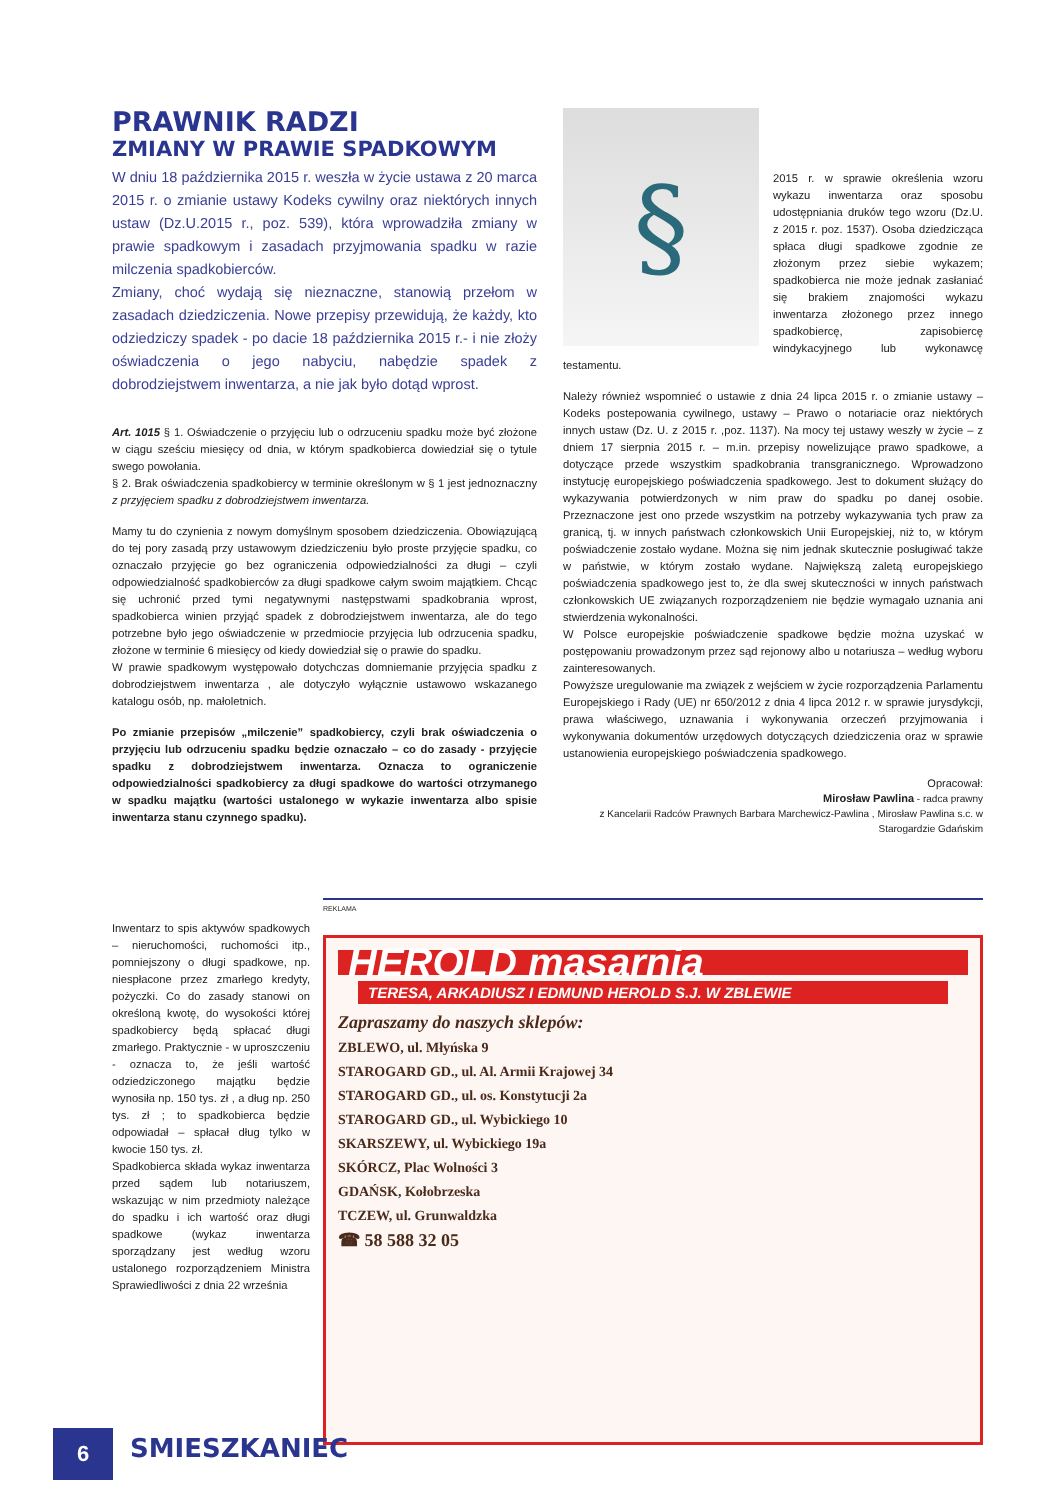PRAWNIK RADZI
ZMIANY W PRAWIE SPADKOWYM
W dniu 18 października 2015 r. weszła w życie ustawa z 20 marca 2015 r. o zmianie ustawy Kodeks cywilny oraz niektórych innych ustaw (Dz.U.2015 r., poz. 539), która wprowadziła zmiany w prawie spadkowym i zasadach przyjmowania spadku w razie milczenia spadkobierców.
Zmiany, choć wydają się nieznaczne, stanowią przełom w zasadach dziedziczenia. Nowe przepisy przewidują, że każdy, kto odziedziczy spadek - po dacie 18 października 2015 r.- i nie złoży oświadczenia o jego nabyciu, nabędzie spadek z dobrodziejstwem inwentarza, a nie jak było dotąd wprost.
Art. 1015 § 1. Oświadczenie o przyjęciu lub o odrzuceniu spadku może być złożone w ciągu sześciu miesięcy od dnia, w którym spadkobierca dowiedział się o tytule swego powołania.
§ 2. Brak oświadczenia spadkobiercy w terminie określonym w § 1 jest jednoznaczny z przyjęciem spadku z dobrodziejstwem inwentarza.
Mamy tu do czynienia z nowym domyślnym sposobem dziedziczenia. Obowiązującą do tej pory zasadą przy ustawowym dziedziczeniu było proste przyjęcie spadku, co oznaczało przyjęcie go bez ograniczenia odpowiedzialności za długi – czyli odpowiedzialność spadkobierców za długi spadkowe całym swoim majątkiem. Chcąc się uchronić przed tymi negatywnymi następstwami spadkobrania wprost, spadkobierca winien przyjąć spadek z dobrodziejstwem inwentarza, ale do tego potrzebne było jego oświadczenie w przedmiocie przyjęcia lub odrzucenia spadku, złożone w terminie 6 miesięcy od kiedy dowiedział się o prawie do spadku.
W prawie spadkowym występowało dotychczas domniemanie przyjęcia spadku z dobrodziejstwem inwentarza , ale dotyczyło wyłącznie ustawowo wskazanego katalogu osób, np. małoletnich.
Po zmianie przepisów „milczenie” spadkobiercy, czyli brak oświadczenia o przyjęciu lub odrzuceniu spadku będzie oznaczało – co do zasady - przyjęcie spadku z dobrodziejstwem inwentarza. Oznacza to ograniczenie odpowiedzialności spadkobiercy za długi spadkowe do wartości otrzymanego w spadku majątku (wartości ustalonego w wykazie inwentarza albo spisie inwentarza stanu czynnego spadku).
§
2015 r. w sprawie określenia wzoru wykazu inwentarza oraz sposobu udostępniania druków tego wzoru (Dz.U. z 2015 r. poz. 1537). Osoba dziedzicząca spłaca długi spadkowe zgodnie ze złożonym przez siebie wykazem; spadkobierca nie może jednak zasłaniać się brakiem znajomości wykazu inwentarza złożonego przez innego spadkobiercę, zapisobiercę windykacyjnego lub wykonawcę testamentu.
Należy również wspomnieć o ustawie z dnia 24 lipca 2015 r. o zmianie ustawy – Kodeks postepowania cywilnego, ustawy – Prawo o notariacie oraz niektórych innych ustaw (Dz. U. z 2015 r. ,poz. 1137). Na mocy tej ustawy weszły w życie – z dniem 17 sierpnia 2015 r. – m.in. przepisy nowelizujące prawo spadkowe, a dotyczące przede wszystkim spadkobrania transgranicznego. Wprowadzono instytucję europejskiego poświadczenia spadkowego. Jest to dokument służący do wykazywania potwierdzonych w nim praw do spadku po danej osobie. Przeznaczone jest ono przede wszystkim na potrzeby wykazywania tych praw za granicą, tj. w innych państwach członkowskich Unii Europejskiej, niż to, w którym poświadczenie zostało wydane. Można się nim jednak skutecznie posługiwać także w państwie, w którym zostało wydane. Największą zaletą europejskiego poświadczenia spadkowego jest to, że dla swej skuteczności w innych państwach członkowskich UE związanych rozporządzeniem nie będzie wymagało uznania ani stwierdzenia wykonalności.
W Polsce europejskie poświadczenie spadkowe będzie można uzyskać w postępowaniu prowadzonym przez sąd rejonowy albo u notariusza – według wyboru zainteresowanych.
Powyższe uregulowanie ma związek z wejściem w życie rozporządzenia Parlamentu Europejskiego i Rady (UE) nr 650/2012 z dnia 4 lipca 2012 r. w sprawie jurysdykcji, prawa właściwego, uznawania i wykonywania orzeczeń przyjmowania i wykonywania dokumentów urzędowych dotyczących dziedziczenia oraz w sprawie ustanowienia europejskiego poświadczenia spadkowego.
Opracował:
Mirosław Pawlina - radca prawny
z Kancelarii Radców Prawnych Barbara Marchewicz-Pawlina , Mirosław Pawlina s.c. w Starogardzie Gdańskim
Inwentarz to spis aktywów spadkowych – nieruchomości, ruchomości itp., pomniejszony o długi spadkowe, np. niespłacone przez zmarłego kredyty, pożyczki. Co do zasady stanowi on określoną kwotę, do wysokości której spadkobiercy będą spłacać długi zmarłego. Praktycznie - w uproszczeniu - oznacza to, że jeśli wartość odziedziczonego majątku będzie wynosiła np. 150 tys. zł , a dług np. 250 tys. zł ; to spadkobierca będzie odpowiadał – spłacał dług tylko w kwocie 150 tys. zł.
Spadkobierca składa wykaz inwentarza przed sądem lub notariuszem, wskazując w nim przedmioty należące do spadku i ich wartość oraz długi spadkowe (wykaz inwentarza sporządzany jest według wzoru ustalonego rozporządzeniem Ministra Sprawiedliwości z dnia 22 września
REKLAMA
HEROLD masarnia
TERESA, ARKADIUSZ I EDMUND HEROLD S.J. W ZBLEWIE
Zapraszamy do naszych sklepów:
ZBLEWO, ul. Młyńska 9
STAROGARD GD., ul. Al. Armii Krajowej 34
STAROGARD GD., ul. os. Konstytucji 2a
STAROGARD GD., ul. Wybickiego 10
SKARSZEWY, ul. Wybickiego 19a
SKÓRCZ, Plac Wolności 3
GDAŃSK, Kołobrzeska
TCZEW, ul. Grunwaldzka
☎ 58 588 32 05
6 SMIESZKANIEC